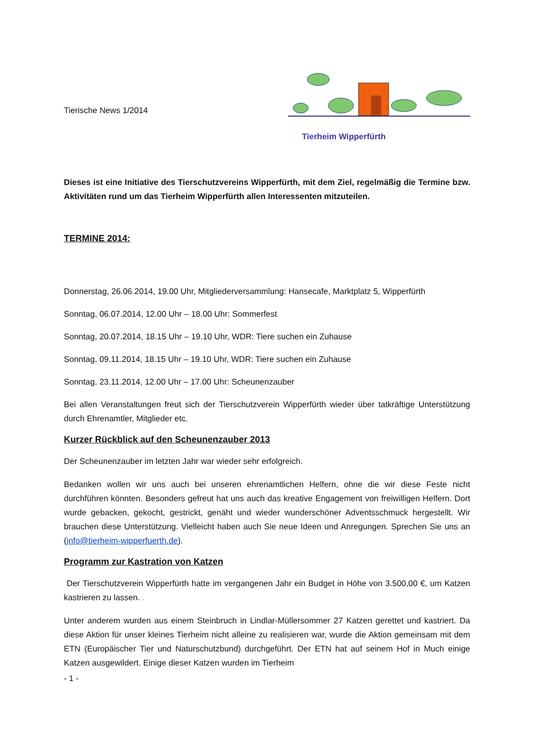Tierische News 1/2014
Tierheim Wipperfürth
Dieses ist eine Initiative des Tierschutzvereins Wipperfürth, mit dem Ziel, regelmäßig die Termine bzw. Aktivitäten rund um das Tierheim Wipperfürth allen Interessenten mitzuteilen.
TERMINE 2014:
Donnerstag, 26.06.2014, 19.00 Uhr, Mitgliederversammlung: Hansecafe, Marktplatz 5, Wipperfürth
Sonntag, 06.07.2014, 12.00 Uhr – 18.00 Uhr: Sommerfest
Sonntag, 20.07.2014, 18.15 Uhr – 19.10 Uhr, WDR: Tiere suchen ein Zuhause
Sonntag, 09.11.2014, 18.15 Uhr – 19.10 Uhr, WDR: Tiere suchen ein Zuhause
Sonntag, 23.11.2014, 12.00 Uhr – 17.00 Uhr: Scheunenzauber
Bei allen Veranstaltungen freut sich der Tierschutzverein Wipperfürth wieder über tatkräftige Unterstützung durch Ehrenamtler, Mitglieder etc.
Kurzer Rückblick auf den Scheunenzauber 2013
Der Scheunenzauber im letzten Jahr war wieder sehr erfolgreich.
Bedanken wollen wir uns auch bei unseren ehrenamtlichen Helfern, ohne die wir diese Feste nicht durchführen könnten. Besonders gefreut hat uns auch das kreative Engagement von freiwilligen Helfern. Dort wurde gebacken, gekocht, gestrickt, genäht und wieder wunderschöner Adventsschmuck hergestellt. Wir brauchen diese Unterstützung. Vielleicht haben auch Sie neue Ideen und Anregungen. Sprechen Sie uns an (info@tierheim-wipperfuerth.de).
Programm zur Kastration von Katzen
Der Tierschutzverein Wipperfürth hatte im vergangenen Jahr ein Budget in Höhe von 3.500,00 €, um Katzen kastrieren zu lassen. .
Unter anderem wurden aus einem Steinbruch in Lindlar-Müllersommer 27 Katzen gerettet und kastriert. Da diese Aktion für unser kleines Tierheim nicht alleine zu realisieren war, wurde die Aktion gemeinsam mit dem ETN (Europäischer Tier und Naturschutzbund) durchgeführt. Der ETN hat auf seinem Hof in Much einige Katzen ausgewildert. Einige dieser Katzen wurden im Tierheim
- 1 -